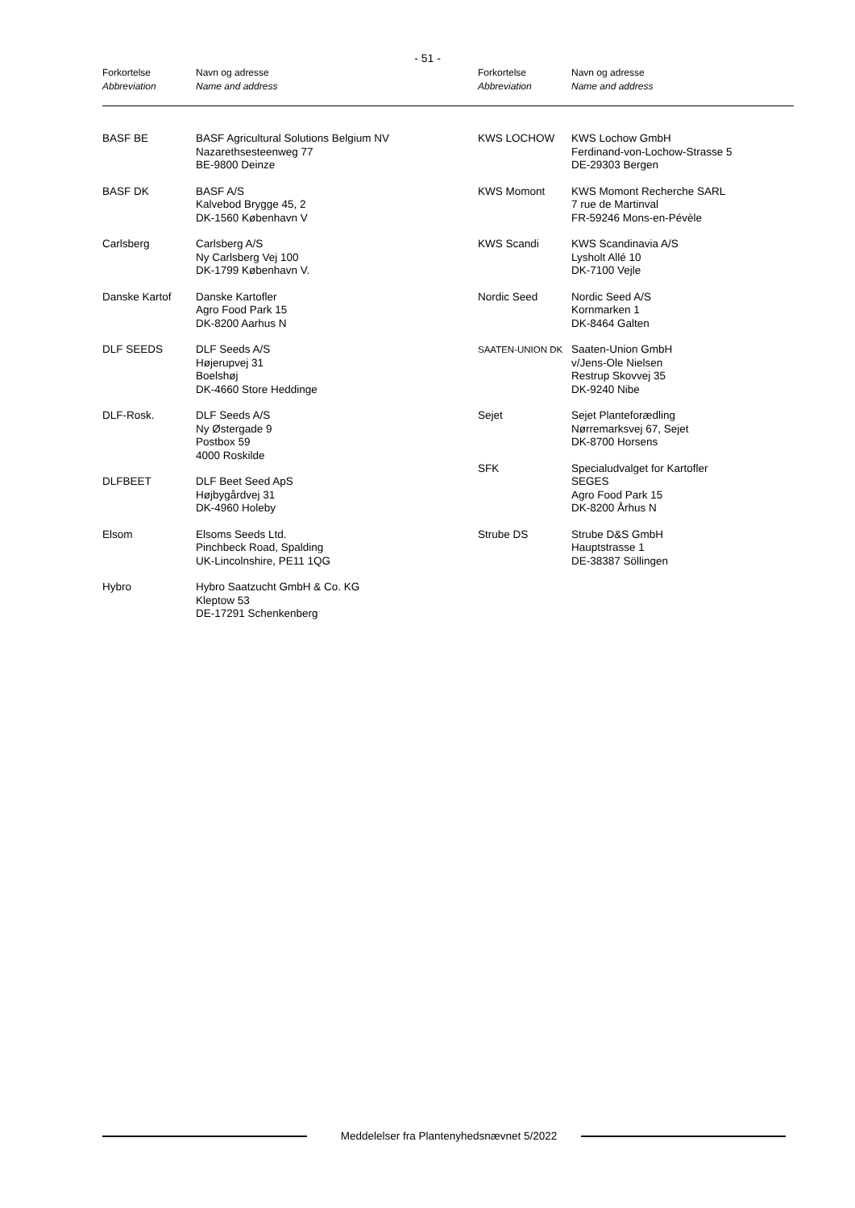- 51 -
Forkortelse
Abbreviation
Navn og adresse
Name and address
Forkortelse
Abbreviation
Navn og adresse
Name and address
BASF BE BASF Agricultural Solutions Belgium NV
Nazarethsesteenweg 77
BE-9800 Deinze
BASF DK BASF A/S
Kalvebod Brygge 45, 2
DK-1560 København V
Carlsberg Carlsberg A/S
Ny Carlsberg Vej 100
DK-1799 København V.
Danske Kartof Danske Kartofler
Agro Food Park 15
DK-8200 Aarhus N
DLF SEEDS DLF Seeds A/S
Højerupvej 31
Boelshøj
DK-4660 Store Heddinge
DLF-Rosk. DLF Seeds A/S
Ny Østergade 9
Postbox 59
4000 Roskilde
DLFBEET DLF Beet Seed ApS
Højbygårdvej 31
DK-4960 Holeby
Elsom Elsoms Seeds Ltd.
Pinchbeck Road, Spalding
UK-Lincolnshire, PE11 1QG
Hybro Hybro Saatzucht GmbH & Co. KG
Kleptow 53
DE-17291 Schenkenberg
KWS LOCHOW KWS Lochow GmbH
Ferdinand-von-Lochow-Strasse 5
DE-29303 Bergen
KWS Momont KWS Momont Recherche SARL
7 rue de Martinval
FR-59246 Mons-en-Pévèle
KWS Scandi KWS Scandinavia A/S
Lysholt Allé 10
DK-7100 Vejle
Nordic Seed Nordic Seed A/S
Kornmarken 1
DK-8464 Galten
SAATEN-UNION DK
Saaten-Union GmbH
v/Jens-Ole Nielsen
Restrup Skovvej 35
DK-9240 Nibe
Sejet Sejet Planteforædling
Nørremarksvej 67, Sejet
DK-8700 Horsens
SFK Specialudvalget for Kartofler
SEGES
Agro Food Park 15
DK-8200 Århus N
Strube DS Strube D&S GmbH
Hauptstrasse 1
DE-38387 Söllingen
Meddelelser fra Plantenyhedsnævnet 5/2022